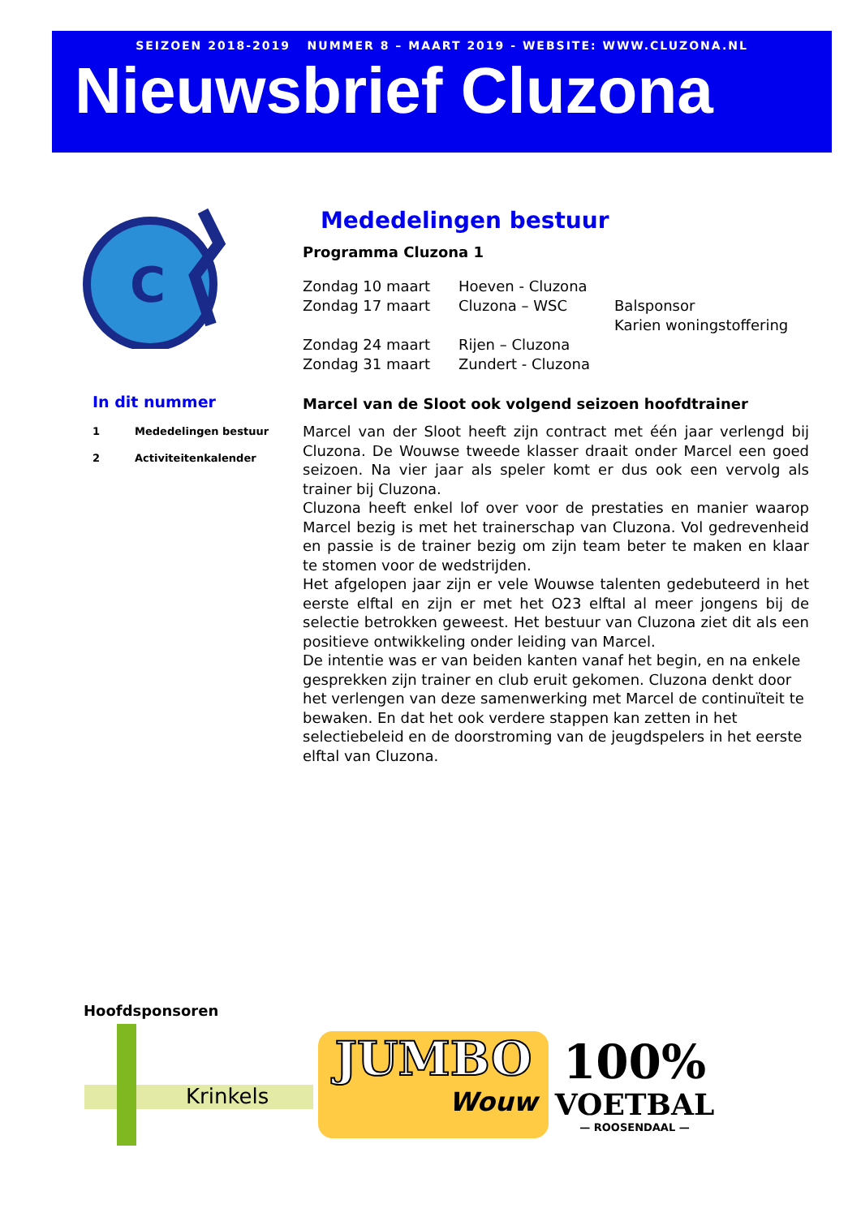SEIZOEN 2018-2019 NUMMER 8 – MAART 2019 - WEBSITE: WWW.CLUZONA.NL
Nieuwsbrief Cluzona
C
In dit nummer
1 Mededelingen bestuur
2 Activiteitenkalender
Mededelingen bestuur
Programma Cluzona 1
Zondag 10 maart
Hoeven - Cluzona
Zondag 17 maart
Cluzona – WSC
Balsponsor
Karien woningstoffering
Zondag 24 maart
Rijen – Cluzona
Zondag 31 maart
Zundert - Cluzona
Marcel van de Sloot ook volgend seizoen hoofdtrainer
Marcel van der Sloot heeft zijn contract met één jaar verlengd bij Cluzona. De Wouwse tweede klasser draait onder Marcel een goed seizoen. Na vier jaar als speler komt er dus ook een vervolg als trainer bij Cluzona.
Cluzona heeft enkel lof over voor de prestaties en manier waarop Marcel bezig is met het trainerschap van Cluzona. Vol gedrevenheid en passie is de trainer bezig om zijn team beter te maken en klaar te stomen voor de wedstrijden.
Het afgelopen jaar zijn er vele Wouwse talenten gedebuteerd in het eerste elftal en zijn er met het O23 elftal al meer jongens bij de selectie betrokken geweest. Het bestuur van Cluzona ziet dit als een positieve ontwikkeling onder leiding van Marcel.
De intentie was er van beiden kanten vanaf het begin, en na enkele gesprekken zijn trainer en club eruit gekomen. Cluzona denkt door het verlengen van deze samenwerking met Marcel de continuïteit te bewaken. En dat het ook verdere stappen kan zetten in het selectiebeleid en de doorstroming van de jeugdspelers in het eerste elftal van Cluzona.
Hoofdsponsoren
Krinkels
JUMBO
Wouw
100%
VOETBAL
— ROOSENDAAL —